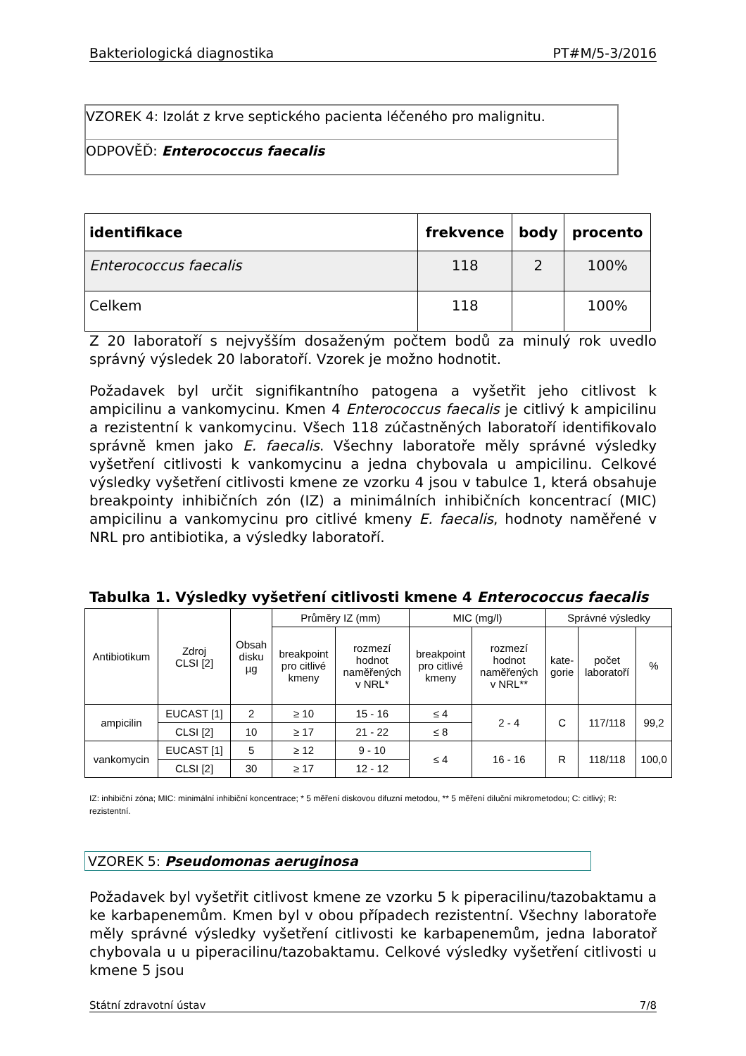Bakteriologická diagnostika PT#M/5-3/2016
VZOREK 4: Izolát z krve septického pacienta léčeného pro malignitu.
ODPOVĚĎ: Enterococcus faecalis
| identifikace | frekvence | body | procento |
| --- | --- | --- | --- |
| Enterococcus faecalis | 118 | 2 | 100% |
| Celkem | 118 | | 100% |
Z 20 laboratoří s nejvyšším dosaženým počtem bodů za minulý rok uvedlo správný výsledek 20 laboratoří. Vzorek je možno hodnotit.
Požadavek byl určit signifikantního patogena a vyšetřit jeho citlivost k ampicilinu a vankomycinu. Kmen 4 Enterococcus faecalis je citlivý k ampicilinu a rezistentní k vankomycinu. Všech 118 zúčastněných laboratoří identifikovalo správně kmen jako E. faecalis. Všechny laboratoře měly správné výsledky vyšetření citlivosti k vankomycinu a jedna chybovala u ampicilinu. Celkové výsledky vyšetření citlivosti kmene ze vzorku 4 jsou v tabulce 1, která obsahuje breakpointy inhibičních zón (IZ) a minimálních inhibičních koncentrací (MIC) ampicilinu a vankomycinu pro citlivé kmeny E. faecalis, hodnoty naměřené v NRL pro antibiotika, a výsledky laboratoří.
Tabulka 1. Výsledky vyšetření citlivosti kmene 4 Enterococcus faecalis
| Antibiotikum | Zdroj CLSI [2] | Obsah disku µg | Průměry IZ (mm) | | MIC (mg/l) | | Správné výsledky | | |
| --- | --- | --- | --- | --- | --- | --- | --- | --- | --- |
| | | | breakpoint pro citlivé kmeny | rozmezí hodnot naměřených v NRL* | breakpoint pro citlivé kmeny | rozmezí hodnot naměřených v NRL** | kate- gorie | počet laboratoří | % |
| ampicilin | EUCAST [1] | 2 | ≥ 10 | 15 - 16 | ≤ 4 | 2 - 4 | C | 117/118 | 99,2 |
| | CLSI [2] | 10 | ≥ 17 | 21 - 22 | ≤ 8 | | | | |
| vankomycin | EUCAST [1] | 5 | ≥ 12 | 9 - 10 | ≤ 4 | 16 - 16 | R | 118/118 | 100,0 |
| | CLSI [2] | 30 | ≥ 17 | 12 - 12 | | | | | |
IZ: inhibiční zóna; MIC: minimální inhibiční koncentrace; * 5 měření diskovou difuzní metodou, ** 5 měření diluční mikrometodou; C: citlivý; R: rezistentní.
VZOREK 5: Pseudomonas aeruginosa
Požadavek byl vyšetřit citlivost kmene ze vzorku 5 k piperacilinu/tazobaktamu a ke karbapenemům. Kmen byl v obou případech rezistentní. Všechny laboratoře měly správné výsledky vyšetření citlivosti ke karbapenemům, jedna laboratoř chybovala u u piperacilinu/tazobaktamu. Celkové výsledky vyšetření citlivosti u kmene 5 jsou
Státní zdravotní ústav 7/8